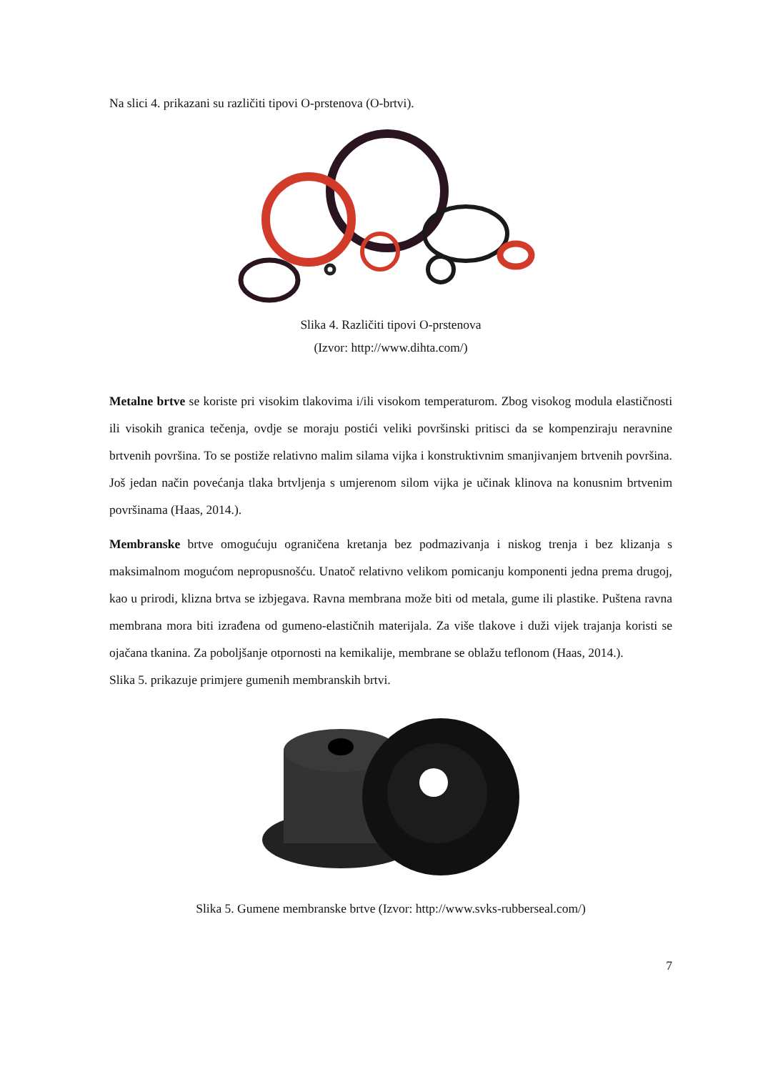Na slici 4. prikazani su različiti tipovi O-prstenova (O-brtvi).
Slika 4. Različiti tipovi O-prstenova
(Izvor: http://www.dihta.com/)
Metalne brtve se koriste pri visokim tlakovima i/ili visokom temperaturom. Zbog visokog modula elastičnosti ili visokih granica tečenja, ovdje se moraju postići veliki površinski pritisci da se kompenziraju neravnine brtvenih površina. To se postiže relativno malim silama vijka i konstruktivnim smanjivanjem brtvenih površina. Još jedan način povećanja tlaka brtvljenja s umjerenom silom vijka je učinak klinova na konusnim brtvenim površinama (Haas, 2014.).
Membranske brtve omogućuju ograničena kretanja bez podmazivanja i niskog trenja i bez klizanja s maksimalnom mogućom nepropusnošću. Unatoč relativno velikom pomicanju komponenti jedna prema drugoj, kao u prirodi, klizna brtva se izbjegava. Ravna membrana može biti od metala, gume ili plastike. Puštena ravna membrana mora biti izrađena od gumeno-elastičnih materijala. Za više tlakove i duži vijek trajanja koristi se ojačana tkanina. Za poboljšanje otpornosti na kemikalije, membrane se oblažu teflonom (Haas, 2014.).
Slika 5. prikazuje primjere gumenih membranskih brtvi.
Slika 5. Gumene membranske brtve (Izvor: http://www.svks-rubberseal.com/)
7